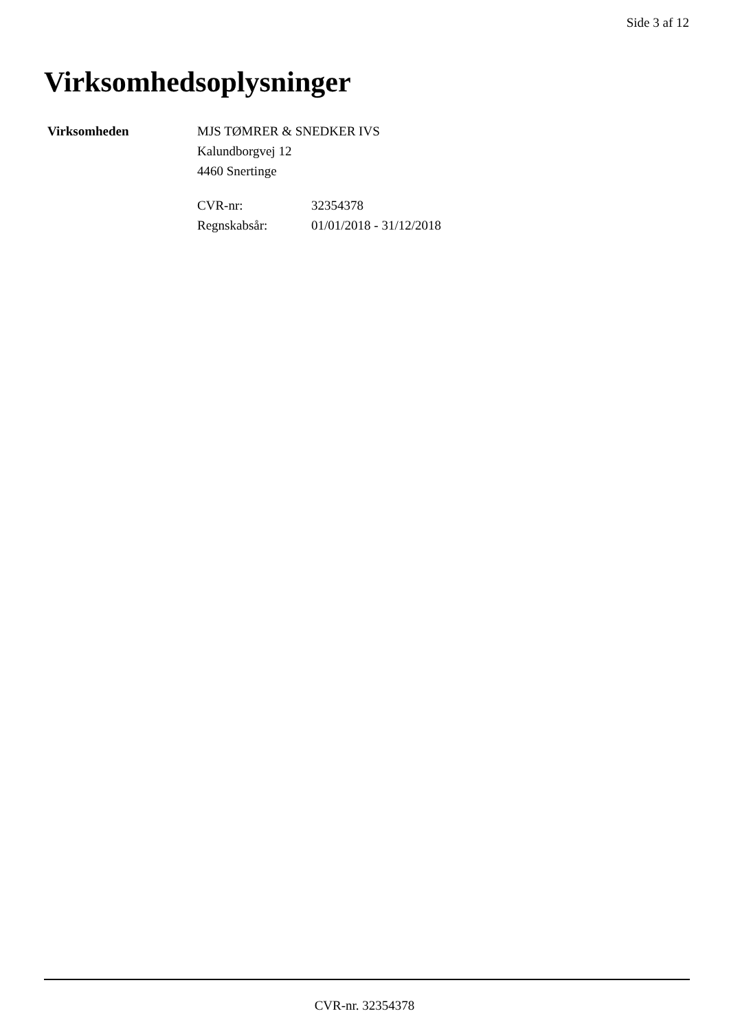Side 3 af 12
Virksomhedsoplysninger
Virksomheden MJS TØMRER & SNEDKER IVS
Kalundborgvej 12
4460 Snertinge
CVR-nr:
32354378
Regnskabsår:
01/01/2018 - 31/12/2018
CVR-nr. 32354378